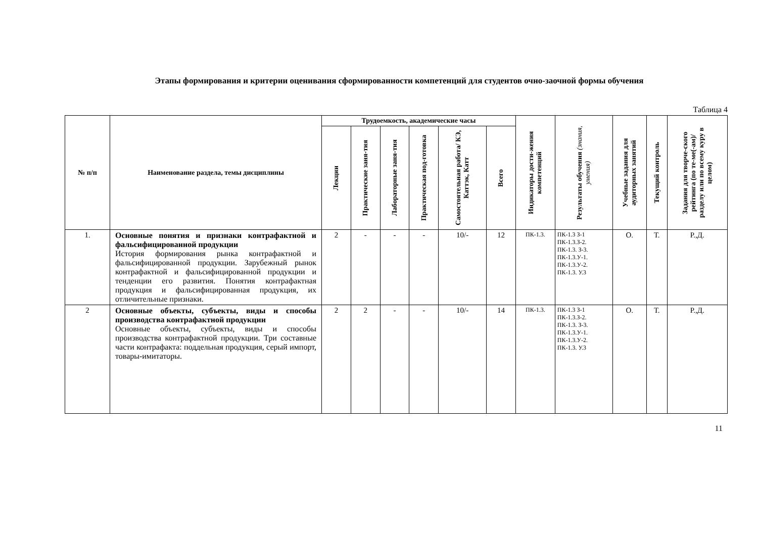Этапы формирования и критерии оценивания сформированности компетенций для студентов очно-заочной формы обучения
Таблица 4
| № п/п | Наименование раздела, темы дисциплины | Трудоемкость, академические часы | | | | | | Индикаторы дости-жения компетенций | Результаты обучения (знания, умения) | Учебные задания для аудиторных занятий | Текущий контроль | Задания для творче-ского рейтинга (по те-ме(-ам)/ разделу или по всему куру в целом) |
| --- | --- | --- | --- | --- | --- | --- | --- | --- | --- | --- | --- | --- |
| | | Лекции | Практические заня-тия | Лабораторные заня-тия | Практическая под-готовка | Самостоятельная работа/ КЭ, Каттэк, Катт | Всего | | | | | |
| 1. | Основные понятия и признаки контрафактной и фальсифицированной продукции История формирования рынка контрафактной и фальсифицированной продукции. Зарубежный рынок контрафактной и фальсифицированной продукции и тенденции его развития. Понятия контрафактная продукция и фальсифицированная продукция, их отличительные признаки. | 2 | - | - | - | 10/- | 12 | ПК-1.3. | ПК-1.3 З-1 ПК-1.3.З-2. ПК-1.3. З-3. ПК-1.3.У-1. ПК-1.3.У-2. ПК-1.3. У.3 | О. | Т. | Р.,Д. |
| 2 | Основные объекты, субъекты, виды и способы производства контрафактной продукции Основные объекты, субъекты, виды и способы производства контрафактной продукции. Три составные части контрафакта: поддельная продукция, серый импорт, товары-имитаторы. | 2 | 2 | - | - | 10/- | 14 | ПК-1.3. | ПК-1.3 З-1 ПК-1.3.З-2. ПК-1.3. З-3. ПК-1.3.У-1. ПК-1.3.У-2. ПК-1.3. У.3 | О. | Т. | Р.,Д. |
11